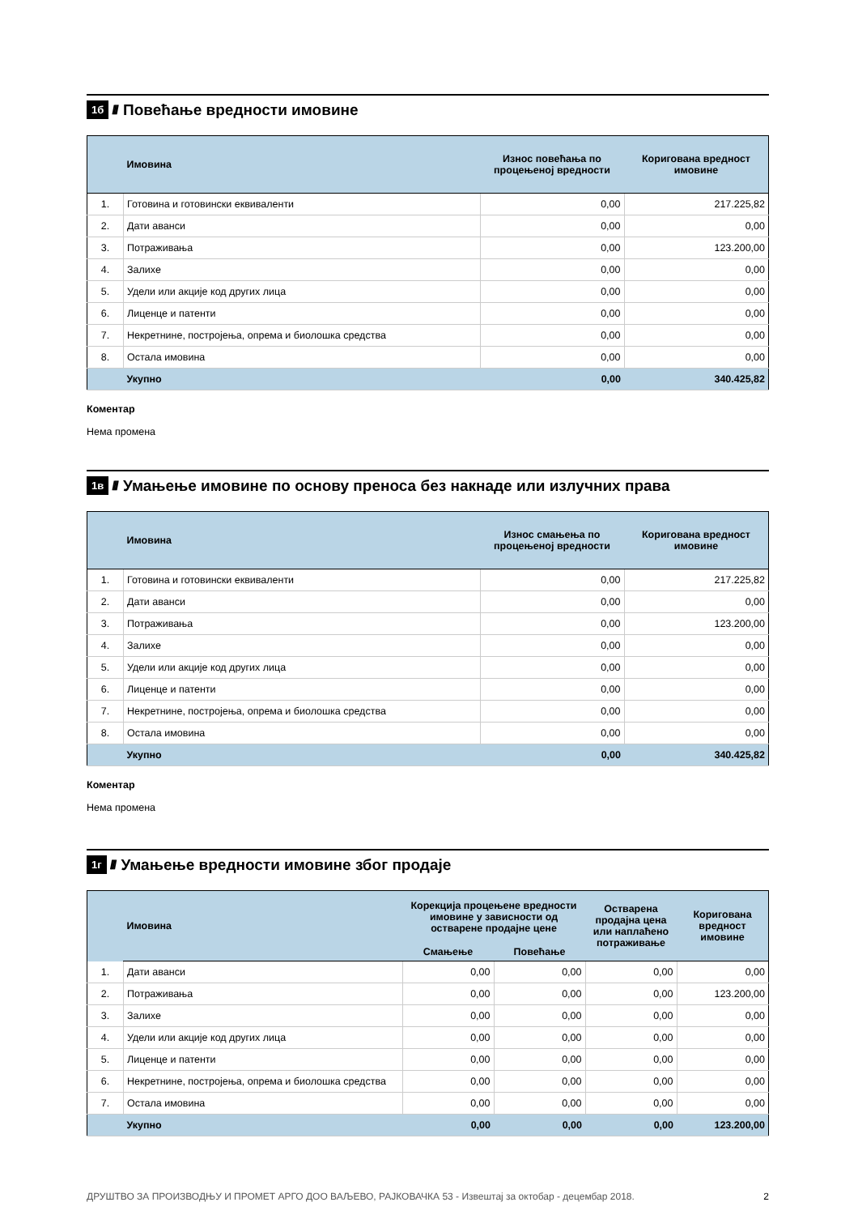1б //// Повећање вредности имовине
| | Имовина | Износ повећања по процењеној вредности | Коригована вредност имовине |
| --- | --- | --- | --- |
| 1. | Готовина и готовински еквиваленти | 0,00 | 217.225,82 |
| 2. | Дати аванси | 0,00 | 0,00 |
| 3. | Потраживања | 0,00 | 123.200,00 |
| 4. | Залихе | 0,00 | 0,00 |
| 5. | Удели или акције код других лица | 0,00 | 0,00 |
| 6. | Лиценце и патенти | 0,00 | 0,00 |
| 7. | Некретнине, постројења, опрема и биолошка средства | 0,00 | 0,00 |
| 8. | Остала имовина | 0,00 | 0,00 |
| | Укупно | 0,00 | 340.425,82 |
Коментар
Нема промена
1в //// Умањење имовине по основу преноса без накнаде или излучних права
| | Имовина | Износ смањења по процењеној вредности | Коригована вредност имовине |
| --- | --- | --- | --- |
| 1. | Готовина и готовински еквиваленти | 0,00 | 217.225,82 |
| 2. | Дати аванси | 0,00 | 0,00 |
| 3. | Потраживања | 0,00 | 123.200,00 |
| 4. | Залихе | 0,00 | 0,00 |
| 5. | Удели или акције код других лица | 0,00 | 0,00 |
| 6. | Лиценце и патенти | 0,00 | 0,00 |
| 7. | Некретнине, постројења, опрема и биолошка средства | 0,00 | 0,00 |
| 8. | Остала имовина | 0,00 | 0,00 |
| | Укупно | 0,00 | 340.425,82 |
Коментар
Нема промена
1г //// Умањење вредности имовине због продаје
| | Имовина | Корекција процењене вредности имовине у зависности од остварене продајне цене | | Остварена продајна цена или наплаћено потраживање | Коригована вредност имовине |
| --- | --- | --- | --- | --- | --- |
| | | Смањење | Повећање | | |
| 1. | Дати аванси | 0,00 | 0,00 | 0,00 | 0,00 |
| 2. | Потраживања | 0,00 | 0,00 | 0,00 | 123.200,00 |
| 3. | Залихе | 0,00 | 0,00 | 0,00 | 0,00 |
| 4. | Удели или акције код других лица | 0,00 | 0,00 | 0,00 | 0,00 |
| 5. | Лиценце и патенти | 0,00 | 0,00 | 0,00 | 0,00 |
| 6. | Некретнине, постројења, опрема и биолошка средства | 0,00 | 0,00 | 0,00 | 0,00 |
| 7. | Остала имовина | 0,00 | 0,00 | 0,00 | 0,00 |
| | Укупно | 0,00 | 0,00 | 0,00 | 123.200,00 |
ДРУШТВО ЗА ПРОИЗВОДЊУ И ПРОМЕТ АРГО ДОО ВАЉЕВО, РАЈКОВАЧКА 53 - Извештај за октобар - децембар 2018. 2